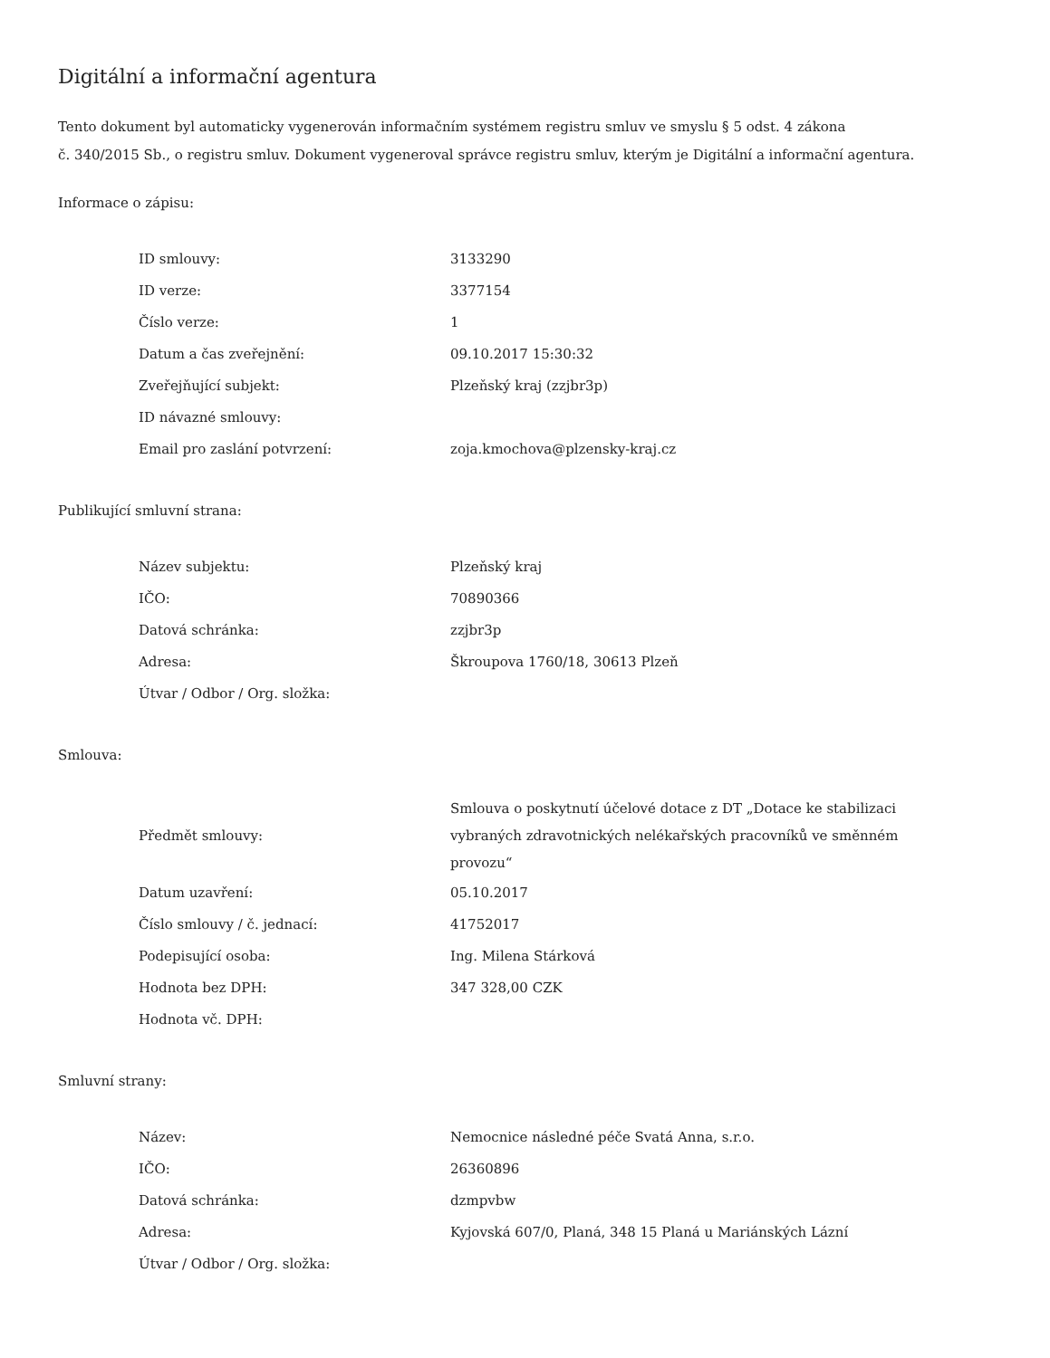Digitální a informační agentura
Tento dokument byl automaticky vygenerován informačním systémem registru smluv ve smyslu § 5 odst. 4 zákona
č. 340/2015 Sb., o registru smluv. Dokument vygeneroval správce registru smluv, kterým je Digitální a informační agentura.
Informace o zápisu:
| ID smlouvy: | 3133290 |
| ID verze: | 3377154 |
| Číslo verze: | 1 |
| Datum a čas zveřejnění: | 09.10.2017 15:30:32 |
| Zveřejňující subjekt: | Plzeňský kraj (zzjbr3p) |
| ID návazné smlouvy: | |
| Email pro zaslání potvrzení: | zoja.kmochova@plzensky-kraj.cz |
Publikující smluvní strana:
| Název subjektu: | Plzeňský kraj |
| IČO: | 70890366 |
| Datová schránka: | zzjbr3p |
| Adresa: | Škroupova 1760/18, 30613 Plzeň |
| Útvar / Odbor / Org. složka: | |
Smlouva:
| Předmět smlouvy: | Smlouva o poskytnutí účelové dotace z DT „Dotace ke stabilizaci vybraných zdravotnických nelékařských pracovníků ve směnném provozu“ |
| Datum uzavření: | 05.10.2017 |
| Číslo smlouvy / č. jednací: | 41752017 |
| Podepisující osoba: | Ing. Milena Stárková |
| Hodnota bez DPH: | 347 328,00 CZK |
| Hodnota vč. DPH: | |
Smluvní strany:
| Název: | Nemocnice následné péče Svatá Anna, s.r.o. |
| IČO: | 26360896 |
| Datová schránka: | dzmpvbw |
| Adresa: | Kyjovská 607/0, Planá, 348 15 Planá u Mariánských Lázní |
| Útvar / Odbor / Org. složka: | |